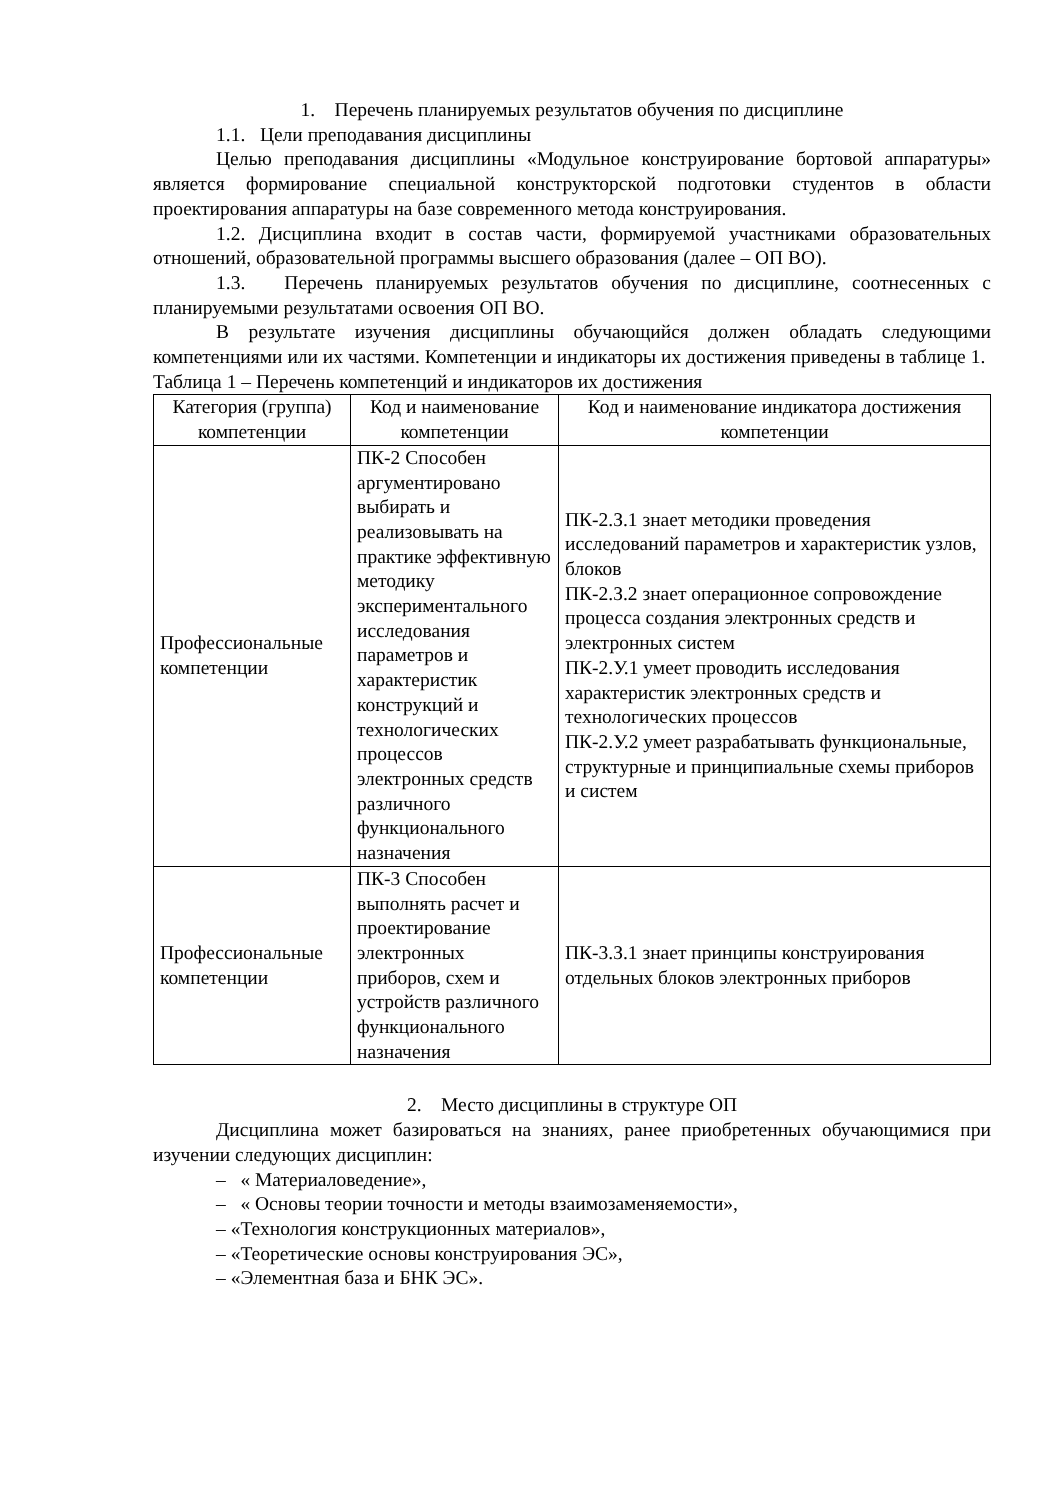1. Перечень планируемых результатов обучения по дисциплине
1.1. Цели преподавания дисциплины
Целью преподавания дисциплины «Модульное конструирование бортовой аппаратуры» является формирование специальной конструкторской подготовки студентов в области проектирования аппаратуры на базе современного метода конструирования.
1.2. Дисциплина входит в состав части, формируемой участниками образовательных отношений, образовательной программы высшего образования (далее – ОП ВО).
1.3. Перечень планируемых результатов обучения по дисциплине, соотнесенных с планируемыми результатами освоения ОП ВО.
В результате изучения дисциплины обучающийся должен обладать следующими компетенциями или их частями. Компетенции и индикаторы их достижения приведены в таблице 1.
Таблица 1 – Перечень компетенций и индикаторов их достижения
| Категория (группа) компетенции | Код и наименование компетенции | Код и наименование индикатора достижения компетенции |
| Профессиональные компетенции | ПК-2 Способен аргументировано выбирать и реализовывать на практике эффективную методику экспериментального исследования параметров и характеристик конструкций и технологических процессов электронных средств различного функционального назначения | ПК-2.З.1 знает методики проведения исследований параметров и характеристик узлов, блоков ПК-2.З.2 знает операционное сопровождение процесса создания электронных средств и электронных систем ПК-2.У.1 умеет проводить исследования характеристик электронных средств и технологических процессов ПК-2.У.2 умеет разрабатывать функциональные, структурные и принципиальные схемы приборов и систем |
| Профессиональные компетенции | ПК-3 Способен выполнять расчет и проектирование электронных приборов, схем и устройств различного функционального назначения | ПК-3.З.1 знает принципы конструирования отдельных блоков электронных приборов |
2. Место дисциплины в структуре ОП
Дисциплина может базироваться на знаниях, ранее приобретенных обучающимися при изучении следующих дисциплин:
– « Материаловедение»,
– « Основы теории точности и методы взаимозаменяемости»,
– «Технология конструкционных материалов»,
– «Теоретические основы конструирования ЭС»,
– «Элементная база и БНК ЭС».